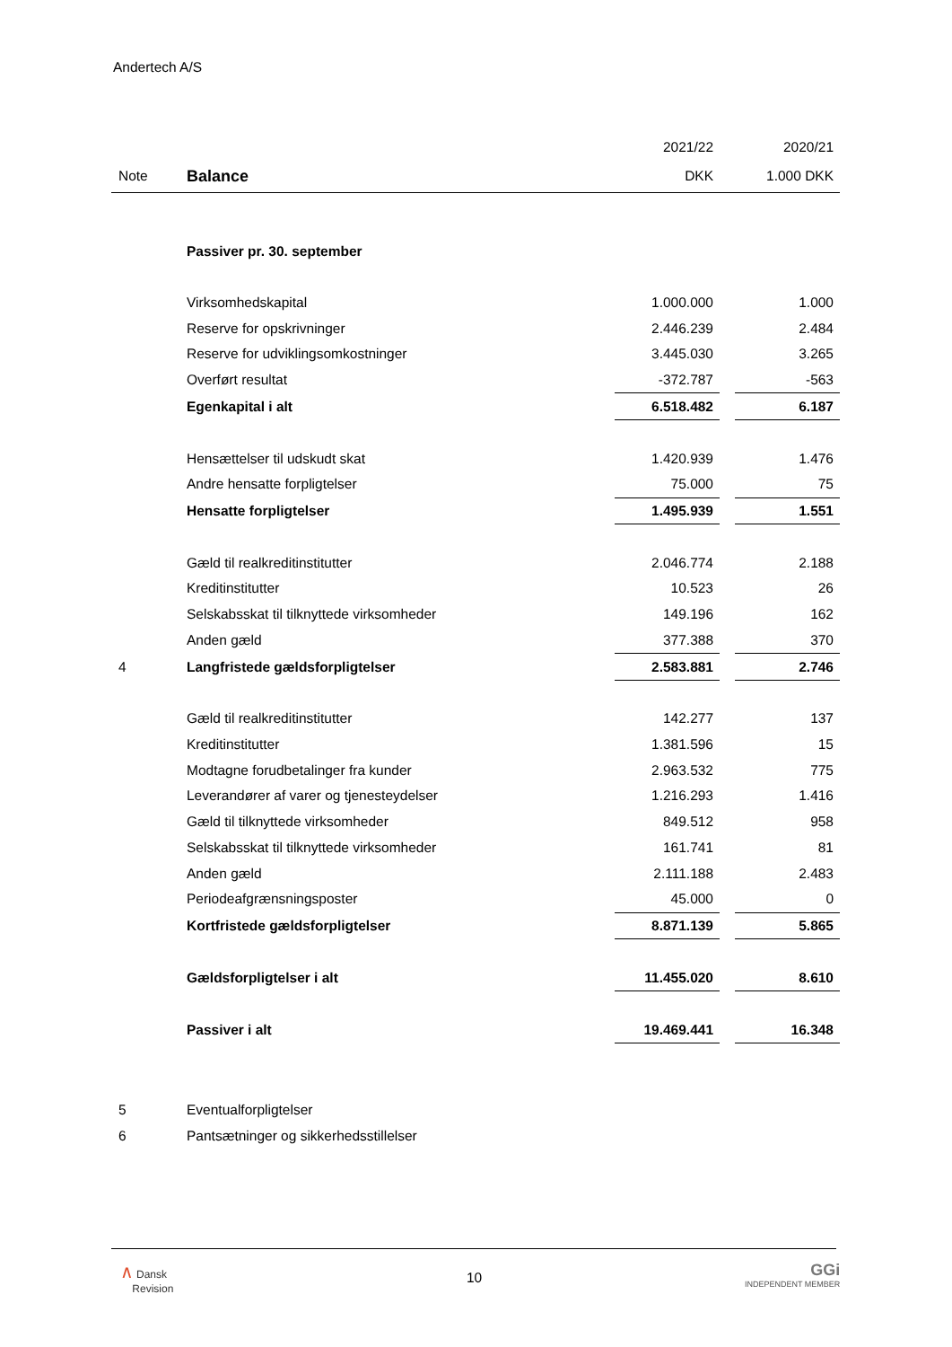Andertech A/S
| | | 2021/22 | | 2020/21 |
| --- | --- | --- | --- | --- |
| Note | Balance | DKK | | 1.000 DKK |
| | Passiver pr. 30. september | | | |
| | Virksomhedskapital | 1.000.000 | | 1.000 |
| | Reserve for opskrivninger | 2.446.239 | | 2.484 |
| | Reserve for udviklingsomkostninger | 3.445.030 | | 3.265 |
| | Overført resultat | -372.787 | | -563 |
| | Egenkapital i alt | 6.518.482 | | 6.187 |
| | Hensættelser til udskudt skat | 1.420.939 | | 1.476 |
| | Andre hensatte forpligtelser | 75.000 | | 75 |
| | Hensatte forpligtelser | 1.495.939 | | 1.551 |
| | Gæld til realkreditinstitutter | 2.046.774 | | 2.188 |
| | Kreditinstitutter | 10.523 | | 26 |
| | Selskabsskat til tilknyttede virksomheder | 149.196 | | 162 |
| | Anden gæld | 377.388 | | 370 |
| 4 | Langfristede gældsforpligtelser | 2.583.881 | | 2.746 |
| | Gæld til realkreditinstitutter | 142.277 | | 137 |
| | Kreditinstitutter | 1.381.596 | | 15 |
| | Modtagne forudbetalinger fra kunder | 2.963.532 | | 775 |
| | Leverandører af varer og tjenesteydelser | 1.216.293 | | 1.416 |
| | Gæld til tilknyttede virksomheder | 849.512 | | 958 |
| | Selskabsskat til tilknyttede virksomheder | 161.741 | | 81 |
| | Anden gæld | 2.111.188 | | 2.483 |
| | Periodeafgrænsningsposter | 45.000 | | 0 |
| | Kortfristede gældsforpligtelser | 8.871.139 | | 5.865 |
| | Gældsforpligtelser i alt | 11.455.020 | | 8.610 |
| | Passiver i alt | 19.469.441 | | 16.348 |
| 5 | Eventualforpligtelser | | | |
| 6 | Pantsætninger og sikkerhedsstillelser | | | |
∧ Dansk
Revision
10
GGi
INDEPENDENT MEMBER